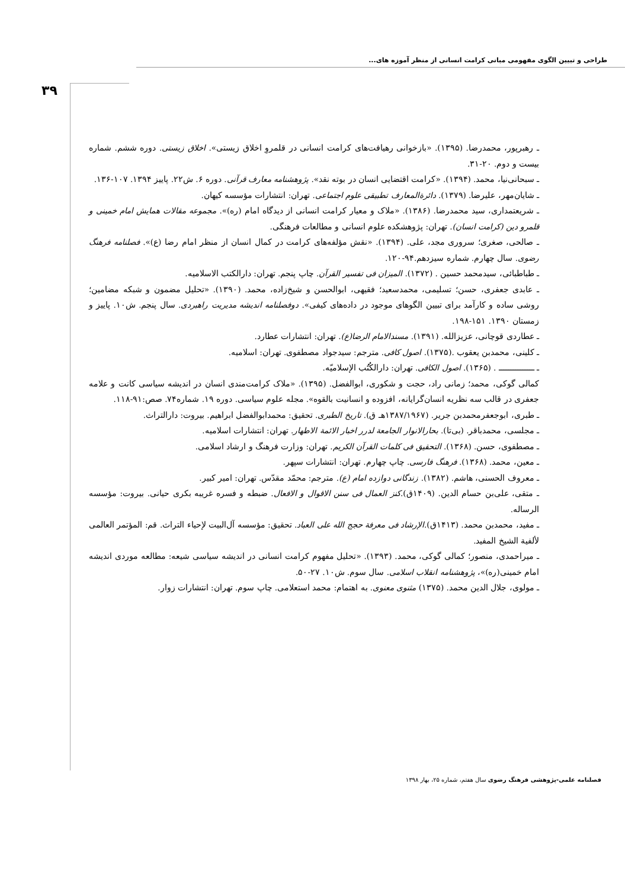طراحی و تبیین الگوی مفهومی مبانی کرامت انسانی از منظر آموزه های...
۳۹
ـ رهبرپور، محمدرضا. (۱۳۹۵). «بازخوانی رهیافت‌های کرامت انسانی در قلمروِ اخلاق زیستی». اخلاق زیستی. دوره ششم. شماره بیست و دوم. ۲۰-۳۱.
ـ سبحانی‌نیا، محمد. (۱۳۹۴). «کرامت اقتضایی انسان در بوته نقد». پژوهشنامه معارف قرآنی. دوره ۶. ش۲۲. پاییز ۱۳۹۴. ۱۰۷-۱۳۶.
ـ شایان‌مهر، علیرضا. (۱۳۷۹). دائرةالمعارف تطبیقی علوم اجتماعی. تهران: انتشارات مؤسسه کیهان.
ـ شریعتمداری، سید محمدرضا. (۱۳۸۶). «ملاک و معیار کرامت انسانی از دیدگاه امام (ره)». مجموعه مقالات همایش امام خمینی و قلمرو دین (کرامت انسان). تهران: پژوهشکده علوم انسانی و مطالعات فرهنگی.
ـ صالحی، صغری؛ سروری مجد، علی. (۱۳۹۴). «نقش مؤلفه‌های کرامت در کمال انسان از منظر امام رضا (ع)». فصلنامه فرهنگ رضوی. سال چهارم. شماره سیزدهم.۹۴-۱۲۰.
ـ طباطبائی، سیدمحمد حسین . (۱۳۷۲). المیزان فی تفسیر القرآن. چاپ پنجم. تهران: دارالکتب الاسلامیه.
ـ عابدی جعفری، حسن؛ تسلیمی، محمدسعید؛ فقیهی، ابوالحسن و شیخ‌زاده، محمد. (۱۳۹۰). «تحلیل مضمون و شبکه مضامین؛ روشی ساده و کارآمد برای تبیین الگوهای موجود در داده‌های کیفی». دوفصلنامه اندیشه مدیریت راهبردی. سال پنجم. ش۱۰. پاییز و زمستان ۱۳۹۰. ۱۵۱-۱۹۸.
ـ عطاردی قوچانی، عزیزالله. (۱۳۹۱). مسندالامام الرضا(ع). تهران: انتشارات عطارد.
ـ کلینی، محمدبن یعقوب .(۱۳۷۵). اصول کافی. مترجم: سیدجواد مصطفوی. تهران: اسلامیه.
ـ ـــــــــــــــ . (۱۳۶۵). اصول الکافی. تهران: دارالکُتُب الإسلامیّه.
کمالی گوکی، محمد؛ زمانی راد، حجت و شکوری، ابوالفضل. (۱۳۹۵). «ملاک کرامت‌مندی انسان در اندیشه سیاسی کانت و علامه جعفری در قالب سه نظریه انسان‌گرایانه، افزوده و انسانیت بالقوه». مجله علوم سیاسی. دوره ۱۹. شماره۷۴. صص:۹۱-۱۱۸.
ـ طبری، ابوجعفرمحمدبن جریر. (۱۳۸۷/۱۹۶۷هـ ق). تاریخ الطبری. تحقیق: محمدابوالفضل ابراهیم. بیروت: دارالتراث.
ـ مجلسی، محمدباقر. (بی‌تا). بحارالانوار الجامعة لدرر اخبار الائمة الاطهار. تهران: انتشارات اسلامیه.
ـ مصطفوی، حسن. (۱۳۶۸). التحقیق فی کلمات القرآن الکریم. تهران: وزارت فرهنگ و ارشاد اسلامی.
ـ معین، محمد. (۱۳۶۸). فرهنگ فارسی. چاپ چهارم. تهران: انتشارات سپهر.
ـ معروف الحسنی، هاشم. (۱۳۸۲). زندگانی دوازده امام (ع). مترجم: محمّد مقدّس. تهران: امیر کبیر.
ـ متقی، علی‌بن حسام الدین. (۱۴۰۹ق).کنز العمال فی سنن الاقوال و الافعال. ضبطه و فسره غریبه بکری حیانی. بیروت: مؤسسه الرساله.
ـ مفید، محمدبن محمد. (۱۴۱۳ق).الإرشاد فی معرفة حجج الله علی العباد. تحقیق: مؤسسه آل‌البیت لإحیاء التراث. قم: المؤتمر العالمی لألفیة الشیخ المفید.
ـ میراحمدی، منصور؛ کمالی گوکی، محمد. (۱۳۹۳). «تحلیل مفهوم کرامت انسانی در اندیشه سیاسی شیعه: مطالعه موردی اندیشه امام خمینی(ره)»، پژوهشنامه انقلاب اسلامی. سال سوم. ش۱۰. ۲۷-۵۰.
ـ مولوی، جلال الدین محمد. (۱۳۷۵) مثنوی معنوی. به اهتمام: محمد استعلامی. چاپ سوم. تهران: انتشارات زوار.
فصلنامه علمی-پژوهشی فرهنگ رضوی سال هفتم، شماره ۲۵، بهار ۱۳۹۸